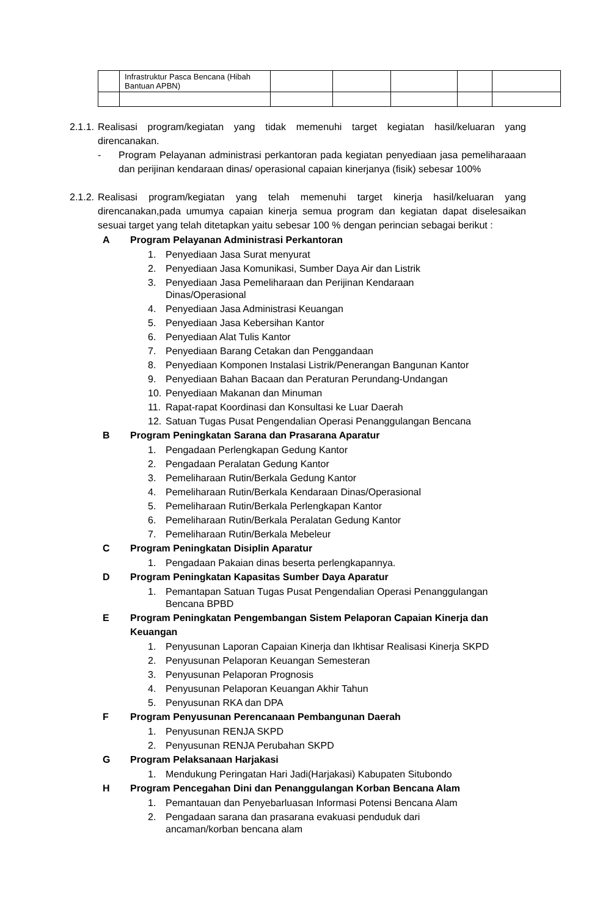| | Infrastruktur Pasca Bencana (Hibah Bantuan APBN) | | | | | |
2.1.1. Realisasi program/kegiatan yang tidak memenuhi target kegiatan hasil/keluaran yang direncanakan.
- Program Pelayanan administrasi perkantoran pada kegiatan penyediaan jasa pemeliharaaan dan perijinan kendaraan dinas/ operasional capaian kinerjanya (fisik) sebesar 100%
2.1.2. Realisasi program/kegiatan yang telah memenuhi target kinerja hasil/keluaran yang direncanakan,pada umumya capaian kinerja semua program dan kegiatan dapat diselesaikan sesuai target yang telah ditetapkan yaitu sebesar 100 % dengan perincian sebagai berikut :
A Program Pelayanan Administrasi Perkantoran
1. Penyediaan Jasa Surat menyurat
2. Penyediaan Jasa Komunikasi, Sumber Daya Air dan Listrik
3. Penyediaan Jasa Pemeliharaan dan Perijinan Kendaraan
Dinas/Operasional
4. Penyediaan Jasa Administrasi Keuangan
5. Penyediaan Jasa Kebersihan Kantor
6. Penyediaan Alat Tulis Kantor
7. Penyediaan Barang Cetakan dan Penggandaan
8. Penyediaan Komponen Instalasi Listrik/Penerangan Bangunan Kantor
9. Penyediaan Bahan Bacaan dan Peraturan Perundang-Undangan
10. Penyediaan Makanan dan Minuman
11. Rapat-rapat Koordinasi dan Konsultasi ke Luar Daerah
12. Satuan Tugas Pusat Pengendalian Operasi Penanggulangan Bencana
B Program Peningkatan Sarana dan Prasarana Aparatur
1. Pengadaan Perlengkapan Gedung Kantor
2. Pengadaan Peralatan Gedung Kantor
3. Pemeliharaan Rutin/Berkala Gedung Kantor
4. Pemeliharaan Rutin/Berkala Kendaraan Dinas/Operasional
5. Pemeliharaan Rutin/Berkala Perlengkapan Kantor
6. Pemeliharaan Rutin/Berkala Peralatan Gedung Kantor
7. Pemeliharaan Rutin/Berkala Mebeleur
C Program Peningkatan Disiplin Aparatur
1. Pengadaan Pakaian dinas beserta perlengkapannya.
D Program Peningkatan Kapasitas Sumber Daya Aparatur
1. Pemantapan Satuan Tugas Pusat Pengendalian Operasi Penanggulangan
Bencana BPBD
E Program Peningkatan Pengembangan Sistem Pelaporan Capaian Kinerja dan Keuangan
1. Penyusunan Laporan Capaian Kinerja dan Ikhtisar Realisasi Kinerja SKPD
2. Penyusunan Pelaporan Keuangan Semesteran
3. Penyusunan Pelaporan Prognosis
4. Penyusunan Pelaporan Keuangan Akhir Tahun
5. Penyusunan RKA dan DPA
F Program Penyusunan Perencanaan Pembangunan Daerah
1. Penyusunan RENJA SKPD
2. Penyusunan RENJA Perubahan SKPD
G Program Pelaksanaan Harjakasi
1. Mendukung Peringatan Hari Jadi(Harjakasi) Kabupaten Situbondo
H Program Pencegahan Dini dan Penanggulangan Korban Bencana Alam
1. Pemantauan dan Penyebarluasan Informasi Potensi Bencana Alam
2. Pengadaan sarana dan prasarana evakuasi penduduk dari
ancaman/korban bencana alam